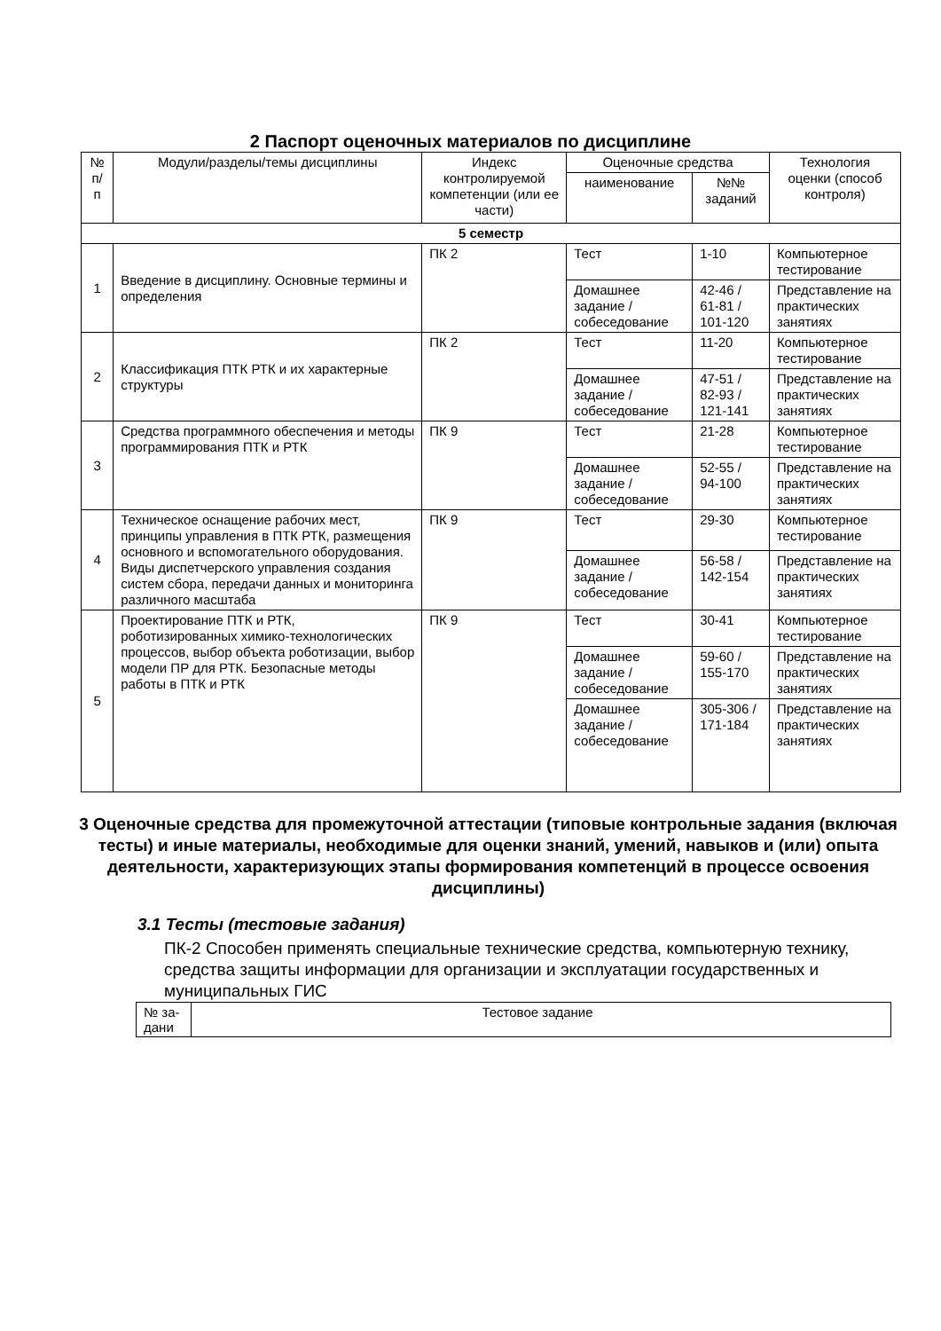2 Паспорт оценочных материалов по дисциплине
| № п/п | Модули/разделы/темы дисциплины | Индекс контролируемой компетенции (или ее части) | Оценочные средства | | Технология оценки (способ контроля) |
| --- | --- | --- | --- | --- | --- |
| | | | наименование | №№ заданий | |
| 5 семестр | | | | | |
| 1 | Введение в дисциплину. Основные термины и определения | ПК 2 | Тест | 1-10 | Компьютерное тестирование |
| | | | Домашнее задание / собеседование | 42-46 / 61-81 / 101-120 | Представление на практических занятиях |
| 2 | Классификация ПТК РТК и их характерные структуры | ПК 2 | Тест | 11-20 | Компьютерное тестирование |
| | | | Домашнее задание / собеседование | 47-51 / 82-93 / 121-141 | Представление на практических занятиях |
| 3 | Средства программного обеспечения и методы программирования ПТК и РТК | ПК 9 | Тест | 21-28 | Компьютерное тестирование |
| | | | Домашнее задание / собеседование | 52-55 / 94-100 | Представление на практических занятиях |
| 4 | Техническое оснащение рабочих мест, принципы управления в ПТК РТК, размещения основного и вспомогательного оборудования. Виды диспетчерского управления создания систем сбора, передачи данных и мониторинга различного масштаба | ПК 9 | Тест | 29-30 | Компьютерное тестирование |
| | | | Домашнее задание / собеседование | 56-58 / 142-154 | Представление на практических занятиях |
| 5 | Проектирование ПТК и РТК, роботизированных химико-технологических процессов, выбор объекта роботизации, выбор модели ПР для РТК. Безопасные методы работы в ПТК и РТК | ПК 9 | Тест | 30-41 | Компьютерное тестирование |
| | | | Домашнее задание / собеседование | 59-60 / 155-170 | Представление на практических занятиях |
| | | | Домашнее задание / собеседование | 305-306 / 171-184 | Представление на практических занятиях |
3 Оценочные средства для промежуточной аттестации (типовые контрольные задания (включая тесты) и иные материалы, необходимые для оценки знаний, умений, навыков и (или) опыта деятельности, характеризующих этапы формирования компетенций в процессе освоения дисциплины)
3.1 Тесты (тестовые задания)
ПК-2 Способен применять специальные технические средства, компьютерную технику, средства защиты информации для организации и эксплуатации государственных и муниципальных ГИС
| № за-дани | Тестовое задание |